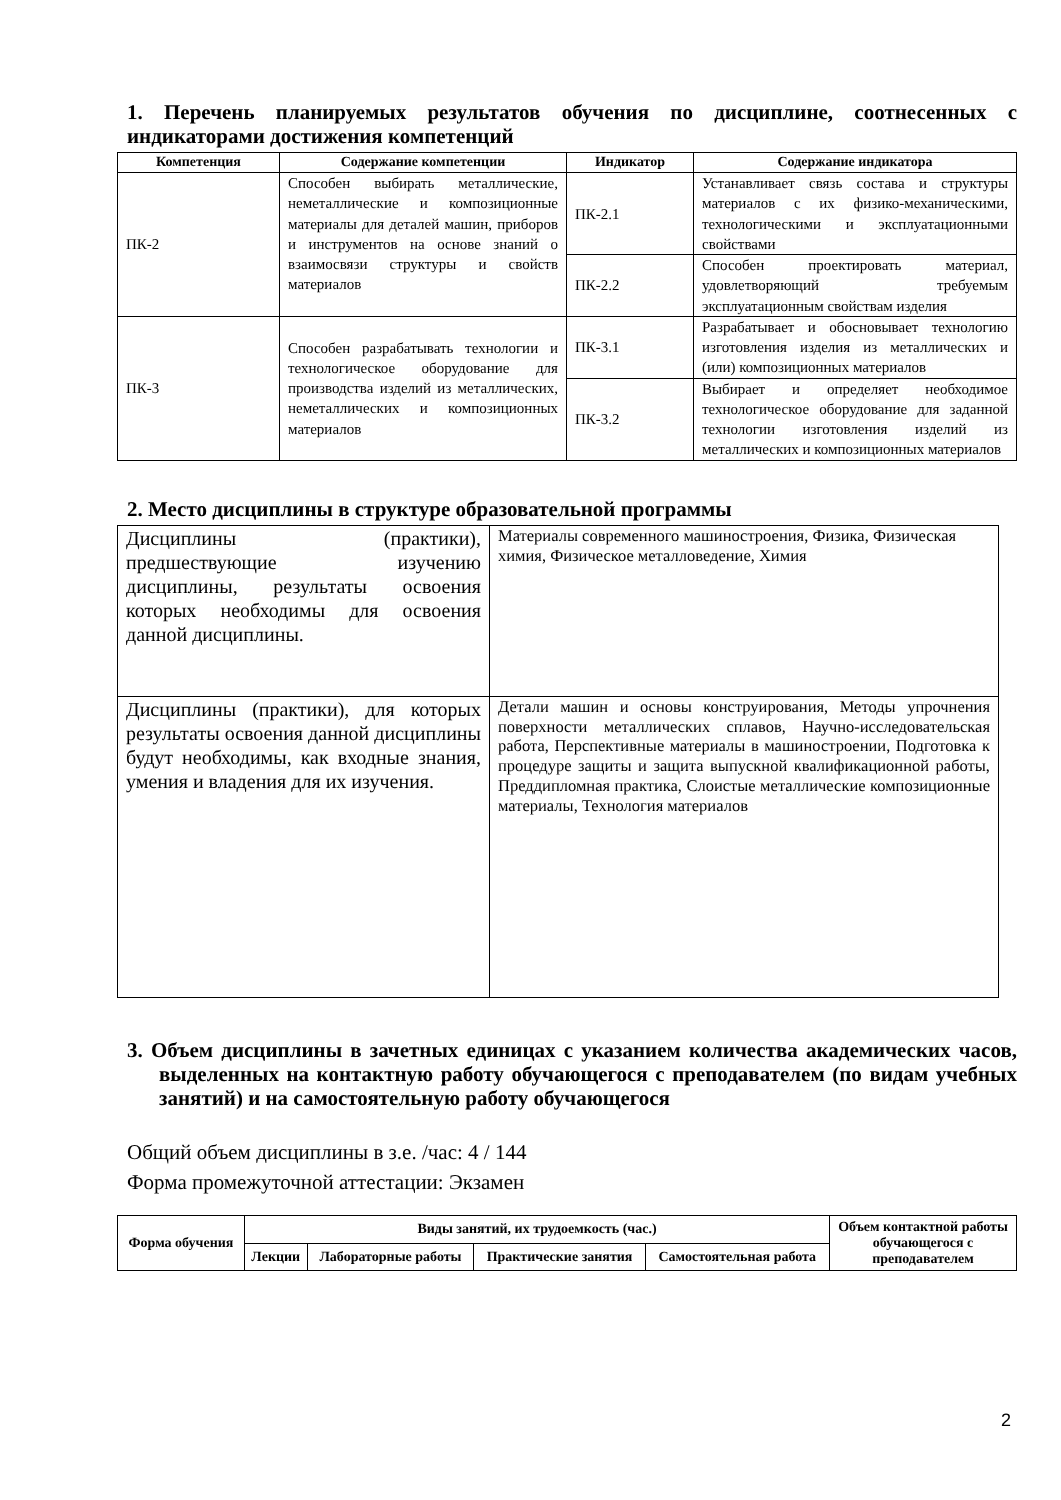1. Перечень планируемых результатов обучения по дисциплине, соотнесенных с индикаторами достижения компетенций
| Компетенция | Содержание компетенции | Индикатор | Содержание индикатора |
| --- | --- | --- | --- |
| ПК-2 | Способен выбирать металлические, неметаллические и композиционные материалы для деталей машин, приборов и инструментов на основе знаний о взаимосвязи структуры и свойств материалов | ПК-2.1 | Устанавливает связь состава и структуры материалов с их физико-механическими, технологическими и эксплуатационными свойствами |
| | | ПК-2.2 | Способен проектировать материал, удовлетворяющий требуемым эксплуатационным свойствам изделия |
| ПК-3 | Способен разрабатывать технологии и технологическое оборудование для производства изделий из металлических, неметаллических и композиционных материалов | ПК-3.1 | Разрабатывает и обосновывает технологию изготовления изделия из металлических и (или) композиционных материалов |
| | | ПК-3.2 | Выбирает и определяет необходимое технологическое оборудование для заданной технологии изготовления изделий из металлических и композиционных материалов |
2. Место дисциплины в структуре образовательной программы
| Дисциплины (практики), предшествующие изучению дисциплины, результаты освоения которых необходимы для освоения данной дисциплины. | Материалы современного машиностроения, Физика, Физическая химия, Физическое металловедение, Химия |
| Дисциплины (практики), для которых результаты освоения данной дисциплины будут необходимы, как входные знания, умения и владения для их изучения. | Детали машин и основы конструирования, Методы упрочнения поверхности металлических сплавов, Научно-исследовательская работа, Перспективные материалы в машиностроении, Подготовка к процедуре защиты и защита выпускной квалификационной работы, Преддипломная практика, Слоистые металлические композиционные материалы, Технология материалов |
3. Объем дисциплины в зачетных единицах с указанием количества академических часов, выделенных на контактную работу обучающегося с преподавателем (по видам учебных занятий) и на самостоятельную работу обучающегося
Общий объем дисциплины в з.е. /час: 4 / 144
Форма промежуточной аттестации: Экзамен
| Форма обучения | Виды занятий, их трудоемкость (час.) | | | | Объем контактной работы обучающегося с преподавателем |
| --- | --- | --- | --- | --- | --- |
| | Лекции | Лабораторные работы | Практические занятия | Самостоятельная работа | |
2